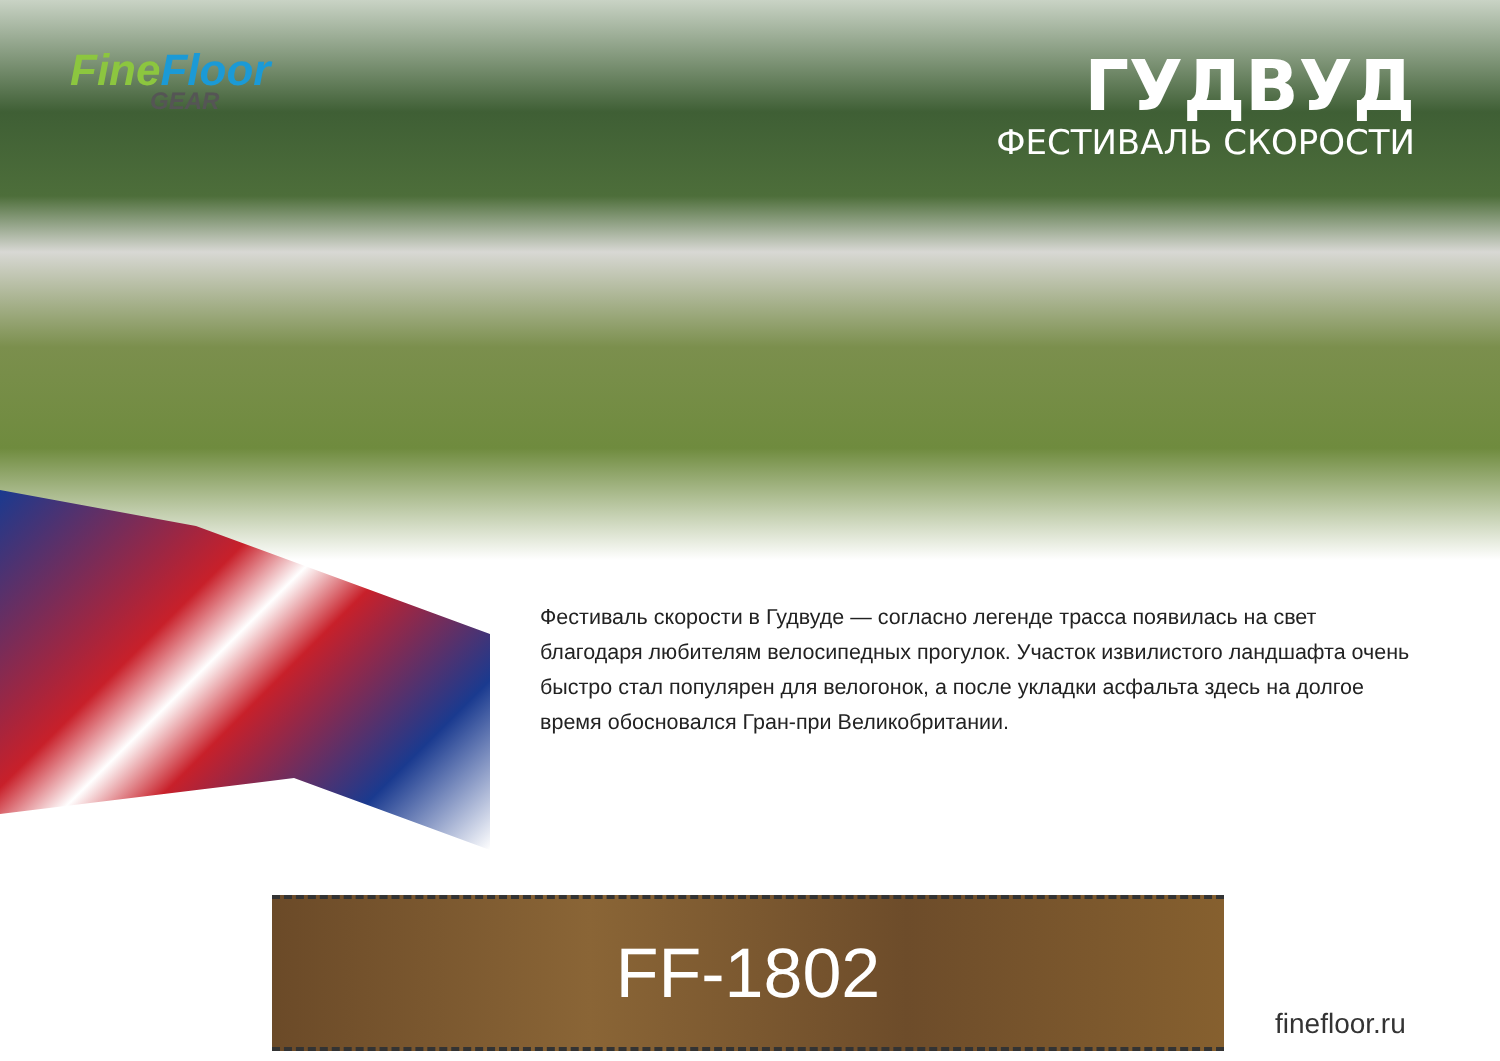Fine Floor
GEAR
ГУДВУД
ФЕСТИВАЛЬ СКОРОСТИ
Фестиваль скорости в Гудвуде — согласно легенде трасса появилась на свет благодаря любителям велосипедных прогулок. Участок извилистого ландшафта очень быстро стал популярен для велогонок, а после укладки асфальта здесь на долгое время обосновался Гран-при Великобритании.
FF-1802
finefloor.ru